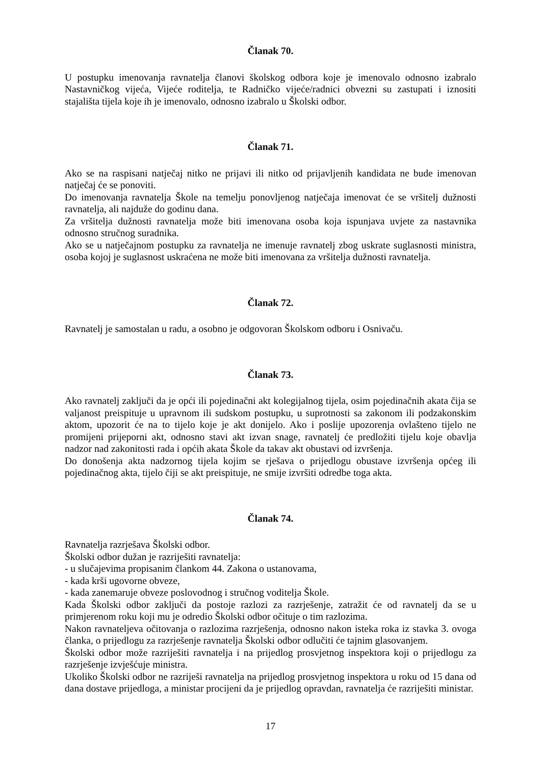Članak 70.
U postupku imenovanja ravnatelja članovi školskog odbora koje je imenovalo odnosno izabralo Nastavničkog vijeća, Vijeće roditelja, te Radničko vijeće/radnici obvezni su zastupati i iznositi stajališta tijela koje ih je imenovalo, odnosno izabralo u Školski odbor.
Članak 71.
Ako se na raspisani natječaj nitko ne prijavi ili nitko od prijavljenih kandidata ne bude imenovan natječaj će se ponoviti.
Do imenovanja ravnatelja Škole na temelju ponovljenog natječaja imenovat će se vršitelj dužnosti ravnatelja, ali najduže do godinu dana.
Za vršitelja dužnosti ravnatelja može biti imenovana osoba koja ispunjava uvjete za nastavnika odnosno stručnog suradnika.
Ako se u natječajnom postupku za ravnatelja ne imenuje ravnatelj zbog uskrate suglasnosti ministra, osoba kojoj je suglasnost uskraćena ne može biti imenovana za vršitelja dužnosti ravnatelja.
Članak 72.
Ravnatelj je samostalan u radu, a osobno je odgovoran Školskom odboru i Osnivaču.
Članak 73.
Ako ravnatelj zaključi da je opći ili pojedinačni akt kolegijalnog tijela, osim pojedinačnih akata čija se valjanost preispituje u upravnom ili sudskom postupku, u suprotnosti sa zakonom ili podzakonskim aktom, upozorit će na to tijelo koje je akt donijelo. Ako i poslije upozorenja ovlašteno tijelo ne promijeni prijeporni akt, odnosno stavi akt izvan snage, ravnatelj će predložiti tijelu koje obavlja nadzor nad zakonitosti rada i općih akata Škole da takav akt obustavi od izvršenja.
Do donošenja akta nadzornog tijela kojim se rješava o prijedlogu obustave izvršenja općeg ili pojedinačnog akta, tijelo čiji se akt preispituje, ne smije izvršiti odredbe toga akta.
Članak 74.
Ravnatelja razrješava Školski odbor.
Školski odbor dužan je razriješiti ravnatelja:
- u slučajevima propisanim člankom 44. Zakona o ustanovama,
- kada krši ugovorne obveze,
- kada zanemaruje obveze poslovodnog i stručnog voditelja Škole.
Kada Školski odbor zaključi da postoje razlozi za razrješenje, zatražit će od ravnatelj da se u primjerenom roku koji mu je odredio Školski odbor očituje o tim razlozima.
Nakon ravnateljeva očitovanja o razlozima razrješenja, odnosno nakon isteka roka iz stavka 3. ovoga članka, o prijedlogu za razrješenje ravnatelja Školski odbor odlučiti će tajnim glasovanjem.
Školski odbor može razriješiti ravnatelja i na prijedlog prosvjetnog inspektora koji o prijedlogu za razrješenje izvješćuje ministra.
Ukoliko Školski odbor ne razriješi ravnatelja na prijedlog prosvjetnog inspektora u roku od 15 dana od dana dostave prijedloga, a ministar procijeni da je prijedlog opravdan, ravnatelja će razriješiti ministar.
17